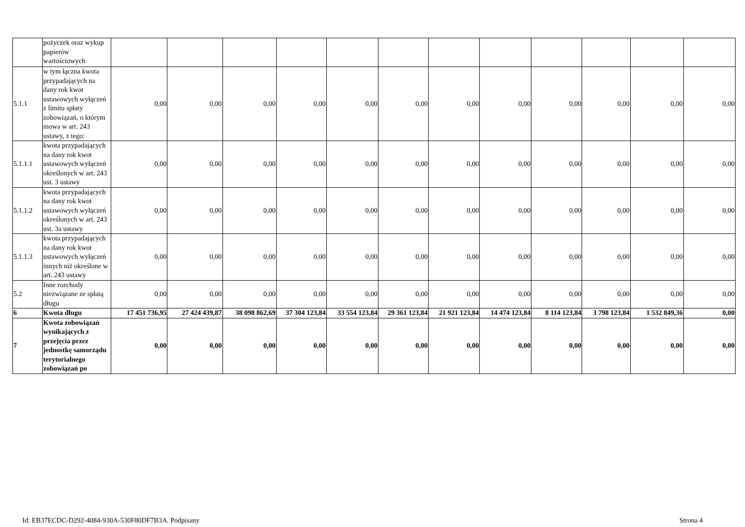| | pożyczek oraz wykup papierów wartościowych | | | | | | | | | | | | |
| 5.1.1 | w tym łączna kwota przypadających na dany rok kwot ustawowych wyłączeń z limitu spłaty zobowiązań, o którym mowa w art. 243 ustawy, z tego: | 0,00 | 0,00 | 0,00 | 0,00 | 0,00 | 0,00 | 0,00 | 0,00 | 0,00 | 0,00 | 0,00 | 0,00 |
| 5.1.1.1 | kwota przypadających na dany rok kwot ustawowych wyłączeń określonych w art. 243 ust. 3 ustawy | 0,00 | 0,00 | 0,00 | 0,00 | 0,00 | 0,00 | 0,00 | 0,00 | 0,00 | 0,00 | 0,00 | 0,00 |
| 5.1.1.2 | kwota przypadających na dany rok kwot ustawowych wyłączeń określonych w art. 243 ust. 3a ustawy | 0,00 | 0,00 | 0,00 | 0,00 | 0,00 | 0,00 | 0,00 | 0,00 | 0,00 | 0,00 | 0,00 | 0,00 |
| 5.1.1.3 | kwota przypadających na dany rok kwot ustawowych wyłączeń innych niż określone w art. 243 ustawy | 0,00 | 0,00 | 0,00 | 0,00 | 0,00 | 0,00 | 0,00 | 0,00 | 0,00 | 0,00 | 0,00 | 0,00 |
| 5.2 | Inne rozchody niezwiązane ze spłatą długu | 0,00 | 0,00 | 0,00 | 0,00 | 0,00 | 0,00 | 0,00 | 0,00 | 0,00 | 0,00 | 0,00 | 0,00 |
| 6 | Kwota długu | 17 451 736,95 | 27 424 439,87 | 38 098 862,69 | 37 304 123,84 | 33 554 123,84 | 29 361 123,84 | 21 921 123,84 | 14 474 123,84 | 8 114 123,84 | 3 798 123,84 | 1 532 849,36 | 0,00 |
| 7 | Kwota zobowiązań wynikających z przejęcia przez jednostkę samorządu terytorialnego zobowiązań po | 0,00 | 0,00 | 0,00 | 0,00 | 0,00 | 0,00 | 0,00 | 0,00 | 0,00 | 0,00 | 0,00 | 0,00 |
Id: EB37ECDC-D292-4084-930A-530F80DF7B3A. Podpisany Strona 4